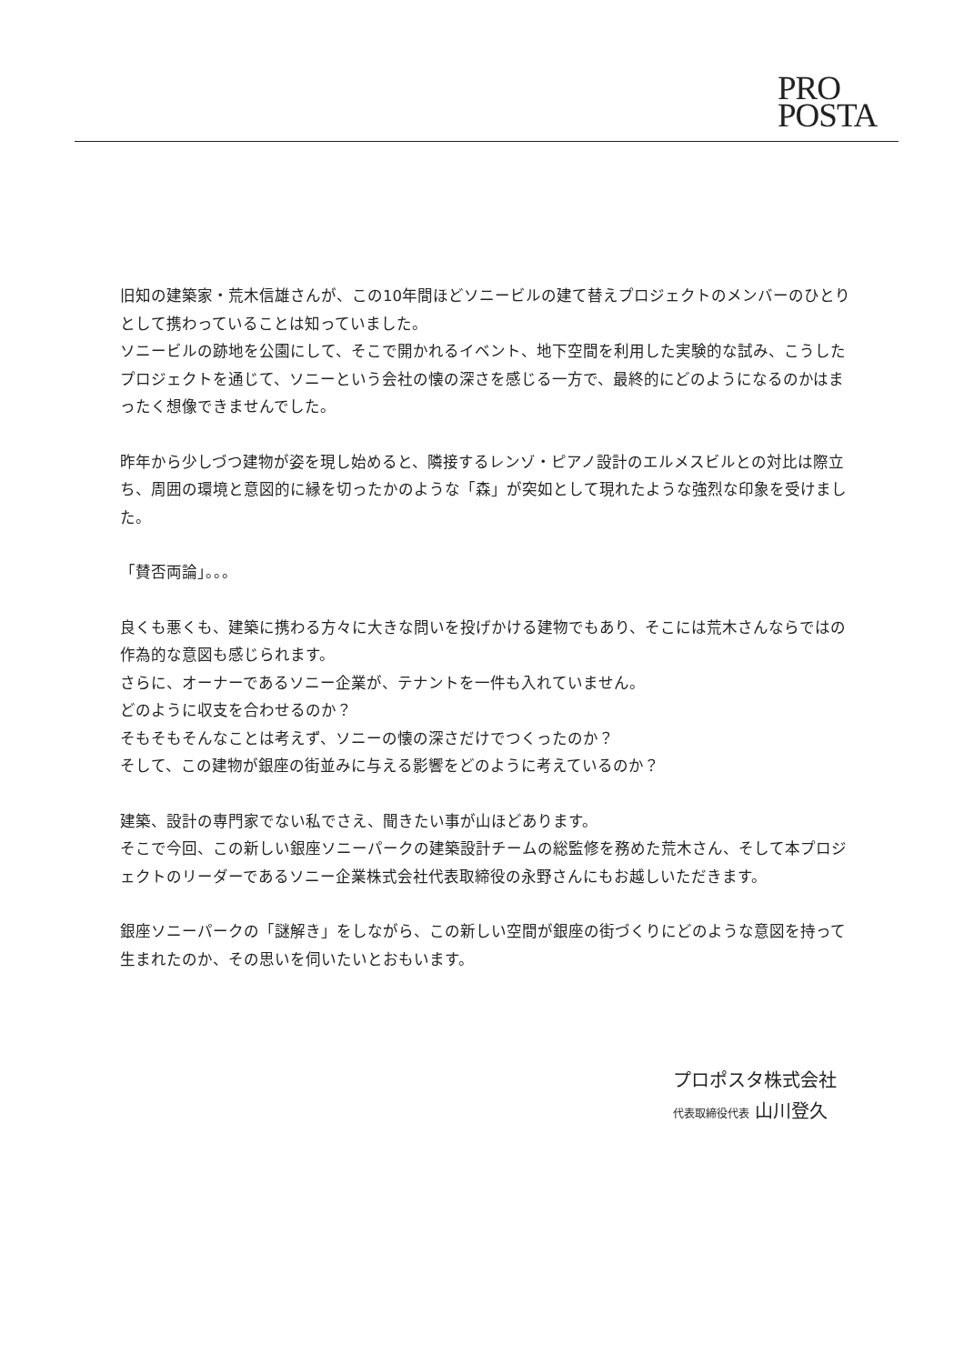PRO
POSTA
旧知の建築家・荒木信雄さんが、この10年間ほどソニービルの建て替えプロジェクトのメンバーのひとりとして携わっていることは知っていました。
ソニービルの跡地を公園にして、そこで開かれるイベント、地下空間を利用した実験的な試み、こうしたプロジェクトを通じて、ソニーという会社の懐の深さを感じる一方で、最終的にどのようになるのかはまったく想像できませんでした。
昨年から少しづつ建物が姿を現し始めると、隣接するレンゾ・ピアノ設計のエルメスビルとの対比は際立ち、周囲の環境と意図的に縁を切ったかのような「森」が突如として現れたような強烈な印象を受けました。
「賛否両論」。。。
良くも悪くも、建築に携わる方々に大きな問いを投げかける建物でもあり、そこには荒木さんならではの作為的な意図も感じられます。
さらに、オーナーであるソニー企業が、テナントを一件も入れていません。
どのように収支を合わせるのか？
そもそもそんなことは考えず、ソニーの懐の深さだけでつくったのか？
そして、この建物が銀座の街並みに与える影響をどのように考えているのか？
建築、設計の専門家でない私でさえ、聞きたい事が山ほどあります。
そこで今回、この新しい銀座ソニーパークの建築設計チームの総監修を務めた荒木さん、そして本プロジェクトのリーダーであるソニー企業株式会社代表取締役の永野さんにもお越しいただきます。
銀座ソニーパークの「謎解き」をしながら、この新しい空間が銀座の街づくりにどのような意図を持って生まれたのか、その思いを伺いたいとおもいます。
プロポスタ株式会社
代表取締役代表 山川登久